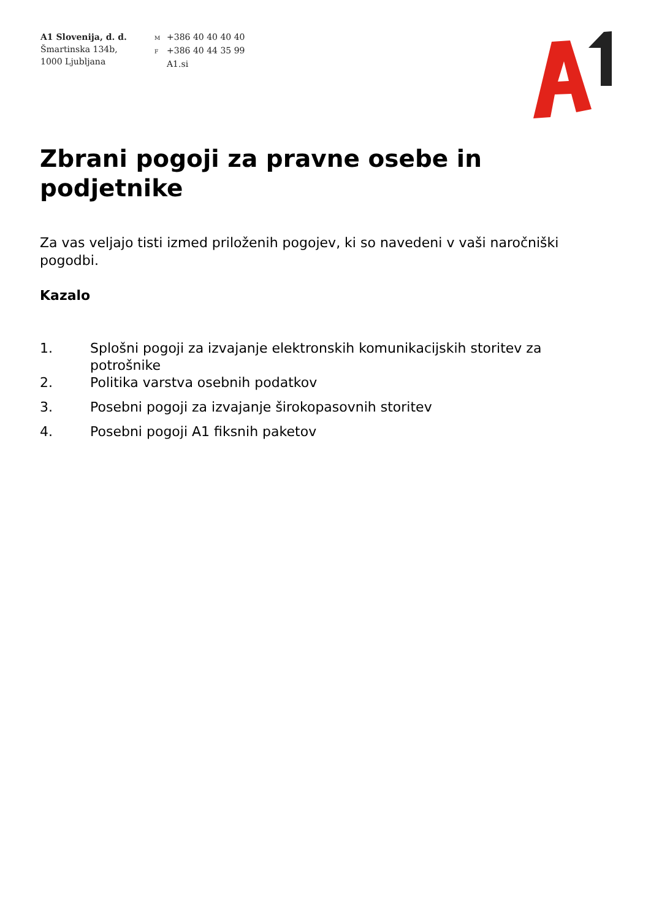A1 Slovenija, d. d.
Šmartinska 134b,
1000 Ljubljana
M +386 40 40 40 40
F +386 40 44 35 99
A1.si
Zbrani pogoji za pravne osebe in podjetnike
Za vas veljajo tisti izmed priloženih pogojev, ki so navedeni v vaši naročniški pogodbi.
Kazalo
1. Splošni pogoji za izvajanje elektronskih komunikacijskih storitev za potrošnike
2. Politika varstva osebnih podatkov
3. Posebni pogoji za izvajanje širokopasovnih storitev
4. Posebni pogoji A1 fiksnih paketov